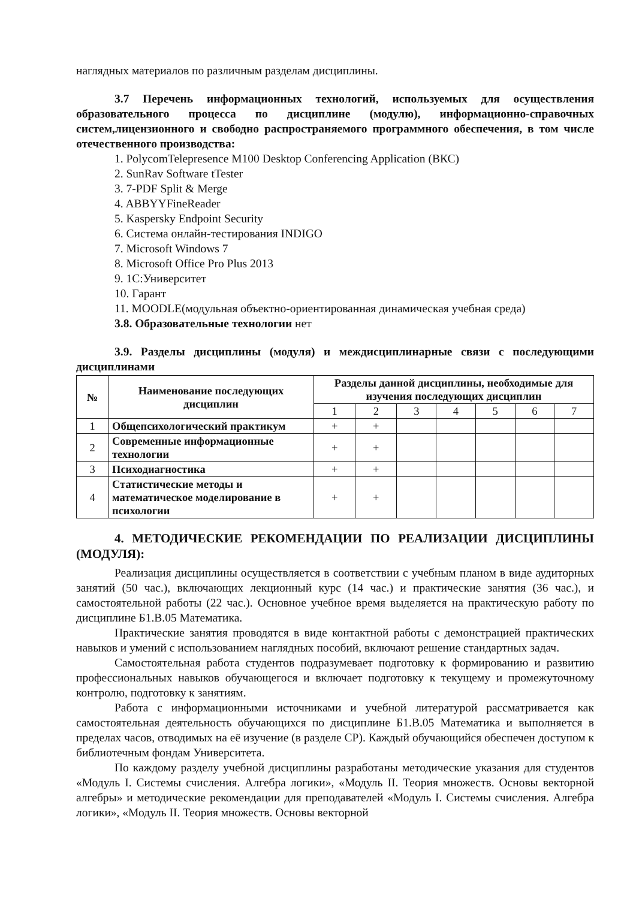наглядных материалов по различным разделам дисциплины.
3.7 Перечень информационных технологий, используемых для осуществления образовательного процесса по дисциплине (модулю), информационно-справочных систем,лицензионного и свободно распространяемого программного обеспечения, в том числе отечественного производства:
1. PolycomTelepresence M100 Desktop Conferencing Application (ВКС)
2. SunRav Software tTester
3. 7-PDF Split & Merge
4. ABBYYFineReader
5. Kaspersky Endpoint Security
6. Система онлайн-тестирования INDIGO
7. Microsoft Windows 7
8. Microsoft Office Pro Plus 2013
9. 1С:Университет
10. Гарант
11. MOODLE(модульная объектно-ориентированная динамическая учебная среда)
3.8. Образовательные технологии нет
3.9. Разделы дисциплины (модуля) и междисциплинарные связи с последующими дисциплинами
| № | Наименование последующих дисциплин | Разделы данной дисциплины, необходимые для изучения последующих дисциплин | | | | | | |
| --- | --- | --- | --- | --- | --- | --- | --- | --- |
| | | 1 | 2 | 3 | 4 | 5 | 6 | 7 |
| 1 | Общепсихологический практикум | + | + | | | | | |
| 2 | Современные информационные технологии | + | + | | | | | |
| 3 | Психодиагностика | + | + | | | | | |
| 4 | Статистические методы и математическое моделирование в психологии | + | + | | | | | |
4. МЕТОДИЧЕСКИЕ РЕКОМЕНДАЦИИ ПО РЕАЛИЗАЦИИ ДИСЦИПЛИНЫ (МОДУЛЯ):
Реализация дисциплины осуществляется в соответствии с учебным планом в виде аудиторных занятий (50 час.), включающих лекционный курс (14 час.) и практические занятия (36 час.), и самостоятельной работы (22 час.). Основное учебное время выделяется на практическую работу по дисциплине Б1.В.05 Математика.
Практические занятия проводятся в виде контактной работы с демонстрацией практических навыков и умений с использованием наглядных пособий, включают решение стандартных задач.
Самостоятельная работа студентов подразумевает подготовку к формированию и развитию профессиональных навыков обучающегося и включает подготовку к текущему и промежуточному контролю, подготовку к занятиям.
Работа с информационными источниками и учебной литературой рассматривается как самостоятельная деятельность обучающихся по дисциплине Б1.В.05 Математика и выполняется в пределах часов, отводимых на её изучение (в разделе СР). Каждый обучающийся обеспечен доступом к библиотечным фондам Университета.
По каждому разделу учебной дисциплины разработаны методические указания для студентов «Модуль I. Системы счисления. Алгебра логики», «Модуль II. Теория множеств. Основы векторной алгебры» и методические рекомендации для преподавателей «Модуль I. Системы счисления. Алгебра логики», «Модуль II. Теория множеств. Основы векторной